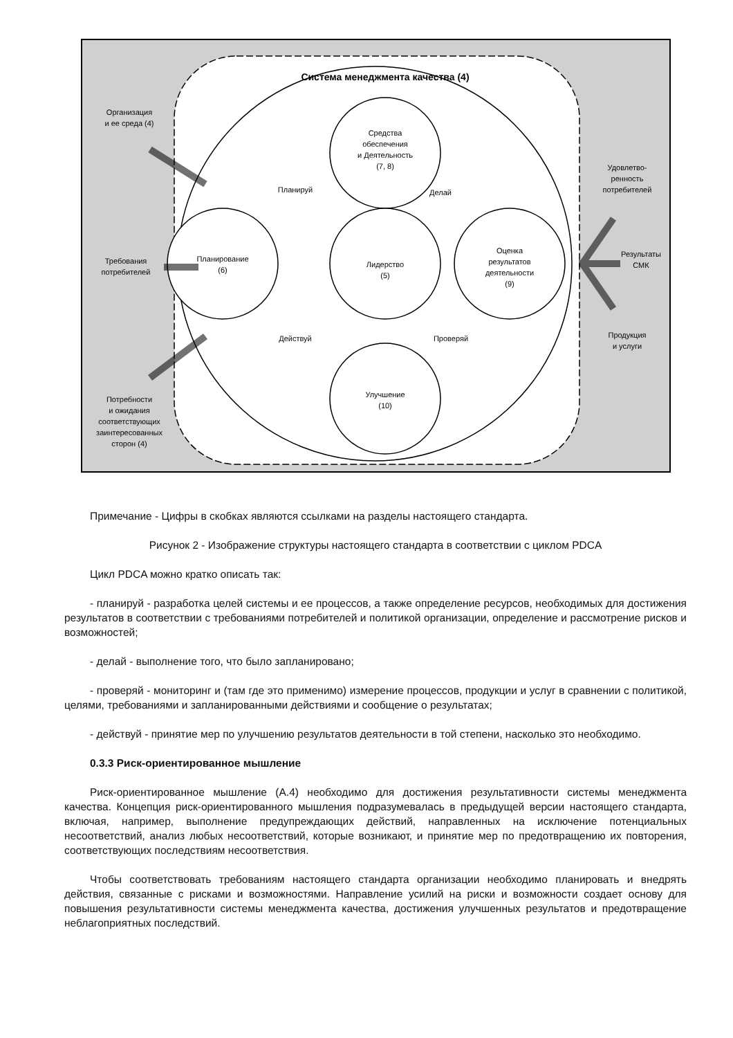Система менеджмента качества (4)
Средства
обеспечения
и Деятельность
(7, 8)
Планирование
(6)
Лидерство
(5)
Оценка
результатов
деятельности
(9)
Улучшение
(10)
Планируй
Делай
Действуй
Проверяй
Организация
и ее среда (4)
Требования
потребителей
Потребности
и ожидания
соответствующих
заинтересованных
сторон (4)
Удовлетво-
ренность
потребителей
Результаты
СМК
Продукция
и услуги
Примечание - Цифры в скобках являются ссылками на разделы настоящего стандарта.
Рисунок 2 - Изображение структуры настоящего стандарта в соответствии с циклом PDCA
Цикл PDCA можно кратко описать так:
- планируй - разработка целей системы и ее процессов, а также определение ресурсов, необходимых для достижения результатов в соответствии с требованиями потребителей и политикой организации, определение и рассмотрение рисков и возможностей;
- делай - выполнение того, что было запланировано;
- проверяй - мониторинг и (там где это применимо) измерение процессов, продукции и услуг в сравнении с политикой, целями, требованиями и запланированными действиями и сообщение о результатах;
- действуй - принятие мер по улучшению результатов деятельности в той степени, насколько это необходимо.
0.3.3 Риск-ориентированное мышление
Риск-ориентированное мышление (А.4) необходимо для достижения результативности системы менеджмента качества. Концепция риск-ориентированного мышления подразумевалась в предыдущей версии настоящего стандарта, включая, например, выполнение предупреждающих действий, направленных на исключение потенциальных несоответствий, анализ любых несоответствий, которые возникают, и принятие мер по предотвращению их повторения, соответствующих последствиям несоответствия.
Чтобы соответствовать требованиям настоящего стандарта организации необходимо планировать и внедрять действия, связанные с рисками и возможностями. Направление усилий на риски и возможности создает основу для повышения результативности системы менеджмента качества, достижения улучшенных результатов и предотвращение неблагоприятных последствий.